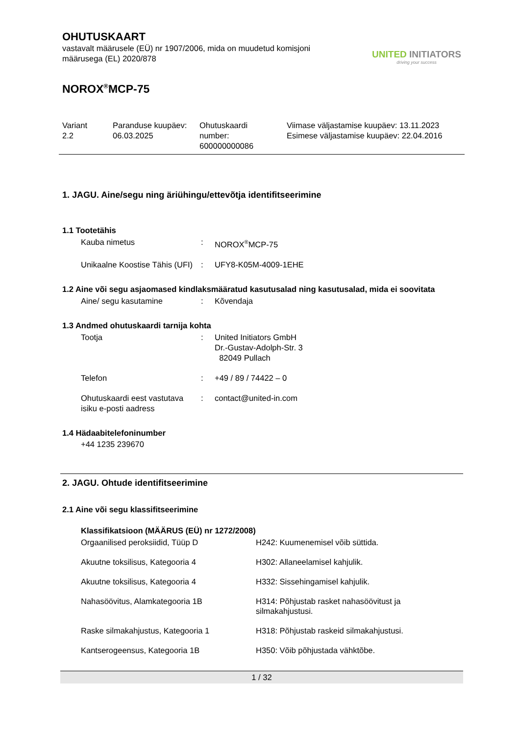OHUTUSKAART
vastavalt määrusele (EÜ) nr 1907/2006, mida on muudetud komisjoni
määrusega (EL) 2020/878
UNITED INITIATORS
driving your success
NOROX<sup>®</sup>MCP-75
| Variant 2.2 | Paranduse kuupäev: 06.03.2025 | Ohutuskaardi number: 600000000086 | Viimase väljastamise kuupäev: 13.11.2023 Esimese väljastamise kuupäev: 22.04.2016 |
1. JAGU. Aine/segu ning äriühingu/ettevõtja identifitseerimine
1.1 Tootetähis
| Kauba nimetus | : | NOROX<sup>®</sup>MCP-75 |
| Unikaalne Koostise Tähis (UFI) | : | UFY8-K05M-4009-1EHE |
1.2 Aine või segu asjaomased kindlaksmääratud kasutusalad ning kasutusalad, mida ei soovitata
| Aine/ segu kasutamine | : | Kõvendaja |
1.3 Andmed ohutuskaardi tarnija kohta
| Tootja | : | United Initiators GmbH Dr.-Gustav-Adolph-Str. 3 82049 Pullach |
| Telefon | : | +49 / 89 / 74422 – 0 |
| Ohutuskaardi eest vastutava isiku e-posti aadress | : | contact@united-in.com |
1.4 Hädaabitelefoninumber
+44 1235 239670
2. JAGU. Ohtude identifitseerimine
2.1 Aine või segu klassifitseerimine
Klassifikatsioon (MÄÄRUS (EÜ) nr 1272/2008)
| Orgaanilised peroksiidid, Tüüp D | H242: Kuumenemisel võib süttida. |
| Akuutne toksilisus, Kategooria 4 | H302: Allaneelamisel kahjulik. |
| Akuutne toksilisus, Kategooria 4 | H332: Sissehingamisel kahjulik. |
| Nahasöövitus, Alamkategooria 1B | H314: Põhjustab rasket nahasöövitust ja silmakahjustusi. |
| Raske silmakahjustus, Kategooria 1 | H318: Põhjustab raskeid silmakahjustusi. |
| Kantserogeensus, Kategooria 1B | H350: Võib põhjustada vähktõbe. |
1 / 32